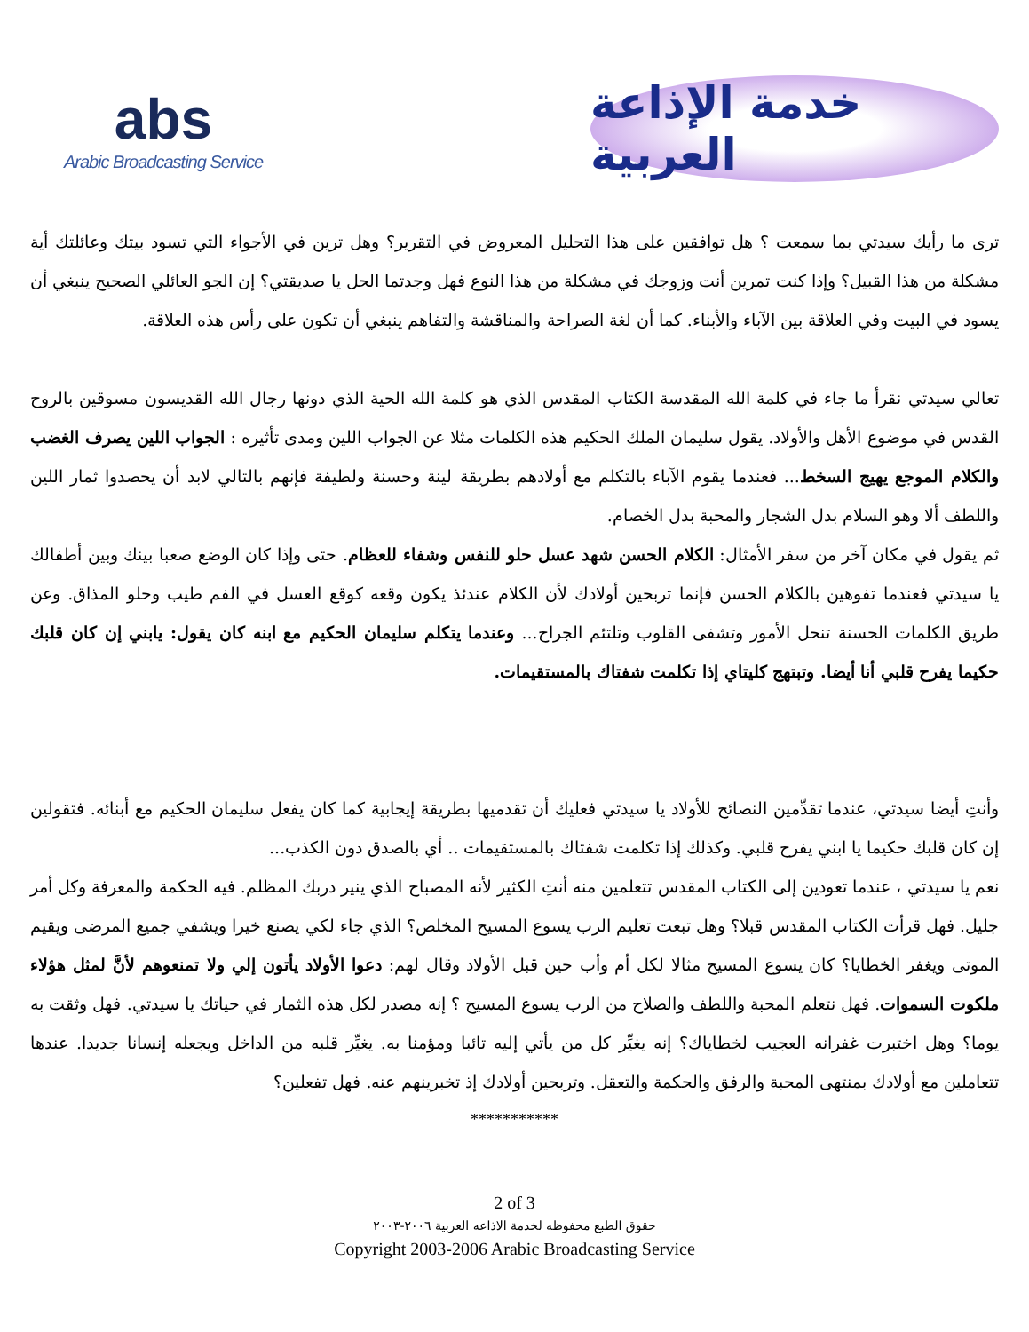abs
Arabic Broadcasting Service
خدمة الإذاعة العربية
ترى ما رأيك سيدتي بما سمعت ؟ هل توافقين على هذا التحليل المعروض في التقرير؟ وهل ترين في الأجواء التي تسود بيتك وعائلتك أية مشكلة من هذا القبيل؟ وإذا كنت تمرين أنت وزوجك في مشكلة من هذا النوع فهل وجدتما الحل يا صديقتي؟ إن الجو العائلي الصحيح ينبغي أن يسود في البيت وفي العلاقة بين الآباء والأبناء. كما أن لغة الصراحة والمناقشة والتفاهم ينبغي أن تكون على رأس هذه العلاقة.
تعالي سيدتي نقرأ ما جاء في كلمة الله المقدسة الكتاب المقدس الذي هو كلمة الله الحية الذي دونها رجال الله القديسون مسوقين بالروح القدس في موضوع الأهل والأولاد. يقول سليمان الملك الحكيم هذه الكلمات مثلا عن الجواب اللين ومدى تأثيره : الجواب اللين يصرف الغضب والكلام الموجع يهيج السخط... فعندما يقوم الآباء بالتكلم مع أولادهم بطريقة لينة وحسنة ولطيفة فإنهم بالتالي لابد أن يحصدوا ثمار اللين واللطف ألا وهو السلام بدل الشجار والمحبة بدل الخصام.
ثم يقول في مكان آخر من سفر الأمثال: الكلام الحسن شهد عسل حلو للنفس وشفاء للعظام. حتى وإذا كان الوضع صعبا بينك وبين أطفالك يا سيدتي فعندما تفوهين بالكلام الحسن فإنما تربحين أولادك لأن الكلام عندئذ يكون وقعه كوقع العسل في الفم طيب وحلو المذاق. وعن طريق الكلمات الحسنة تنحل الأمور وتشفى القلوب وتلتئم الجراح... وعندما يتكلم سليمان الحكيم مع ابنه كان يقول: يابني إن كان قلبك حكيما يفرح قلبي أنا أيضا. وتبتهج كليتاي إذا تكلمت شفتاك بالمستقيمات.
وأنتِ أيضا سيدتي، عندما تقدِّمين النصائح للأولاد يا سيدتي فعليك أن تقدميها بطريقة إيجابية كما كان يفعل سليمان الحكيم مع أبنائه. فتقولين إن كان قلبك حكيما يا ابني يفرح قلبي. وكذلك إذا تكلمت شفتاك بالمستقيمات .. أي بالصدق دون الكذب...
نعم يا سيدتي ، عندما تعودين إلى الكتاب المقدس تتعلمين منه أنتِ الكثير لأنه المصباح الذي ينير دربك المظلم. فيه الحكمة والمعرفة وكل أمر جليل. فهل قرأت الكتاب المقدس قبلا؟ وهل تبعت تعليم الرب يسوع المسيح المخلص؟ الذي جاء لكي يصنع خيرا ويشفي جميع المرضى ويقيم الموتى ويغفر الخطايا؟ كان يسوع المسيح مثالا لكل أم وأب حين قبل الأولاد وقال لهم: دعوا الأولاد يأتون إلي ولا تمنعوهم لأنَّ لمثل هؤلاء ملكوت السموات. فهل نتعلم المحبة واللطف والصلاح من الرب يسوع المسيح ؟ إنه مصدر لكل هذه الثمار في حياتك يا سيدتي. فهل وثقت به يوما؟ وهل اختبرت غفرانه العجيب لخطاياك؟ إنه يغيِّر كل من يأتي إليه تائبا ومؤمنا به. يغيِّر قلبه من الداخل ويجعله إنسانا جديدا. عندها تتعاملين مع أولادك بمنتهى المحبة والرفق والحكمة والتعقل. وتربحين أولادك إذ تخبرينهم عنه. فهل تفعلين؟
***********
2 of 3
حقوق الطبع محفوظه لخدمة الاذاعه العربية ٢٠٠٦-٢٠٠٣
Copyright 2003-2006 Arabic Broadcasting Service